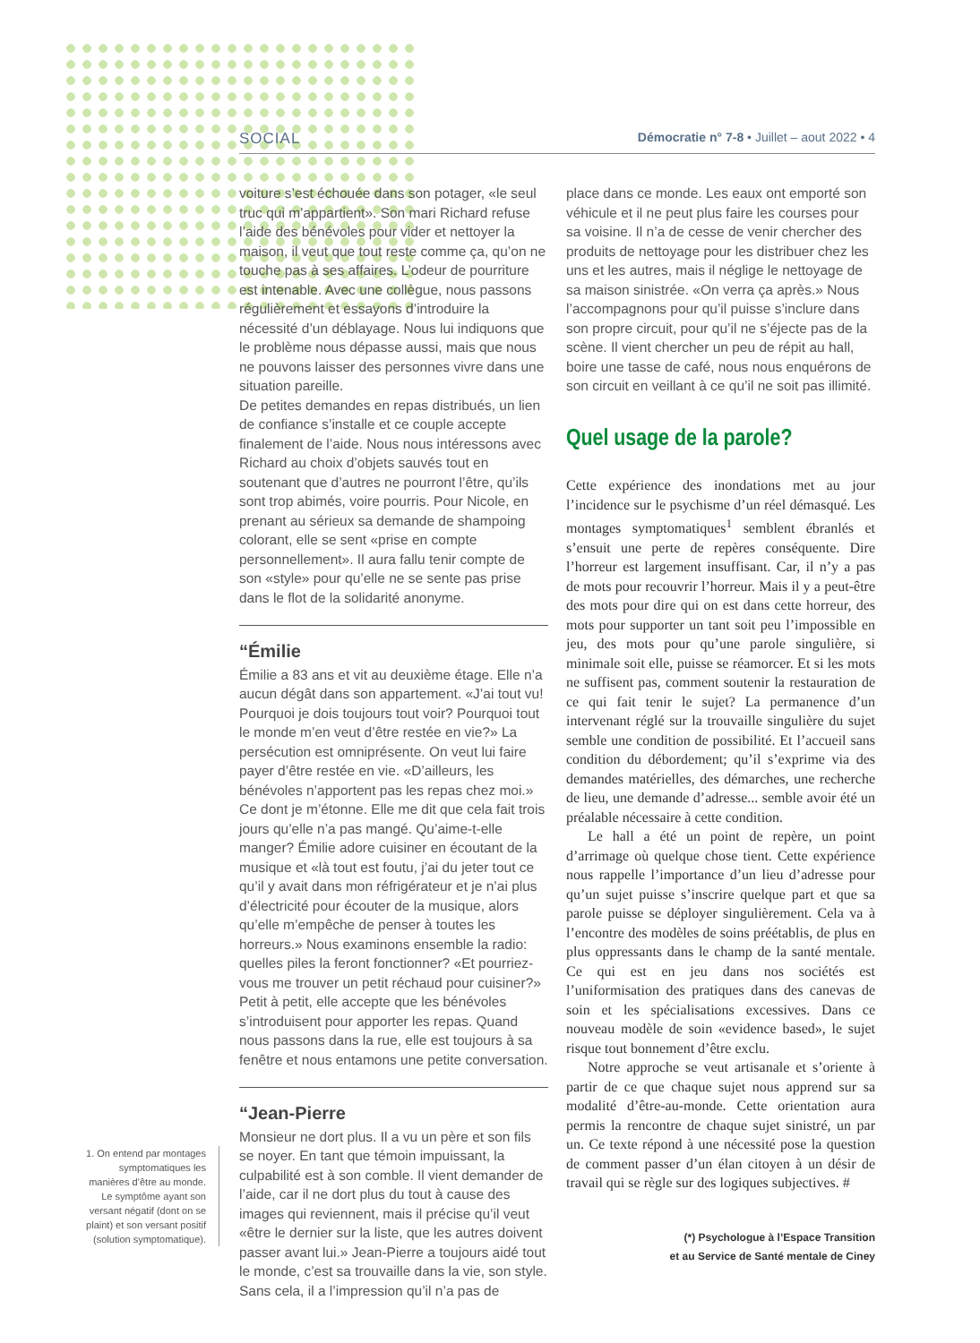SOCIAL Démocratie n° 7-8 • Juillet – aout 2022 • 4
voiture s’est échouée dans son potager, «le seul truc qui m’appartient». Son mari Richard refuse l’aide des bénévoles pour vider et nettoyer la maison, il veut que tout reste comme ça, qu’on ne touche pas à ses affaires. L’odeur de pourriture est intenable. Avec une collègue, nous passons régulièrement et essayons d’introduire la nécessité d’un déblayage. Nous lui indiquons que le problème nous dépasse aussi, mais que nous ne pouvons laisser des personnes vivre dans une situation pareille.
De petites demandes en repas distribués, un lien de confiance s’installe et ce couple accepte finalement de l’aide. Nous nous intéressons avec Richard au choix d’objets sauvés tout en soutenant que d’autres ne pourront l’être, qu’ils sont trop abimés, voire pourris. Pour Nicole, en prenant au sérieux sa demande de shampoing colorant, elle se sent «prise en compte personnellement». Il aura fallu tenir compte de son «style» pour qu’elle ne se sente pas prise dans le flot de la solidarité anonyme.
“Émilie
Émilie a 83 ans et vit au deuxième étage. Elle n’a aucun dégât dans son appartement. «J’ai tout vu! Pourquoi je dois toujours tout voir? Pourquoi tout le monde m’en veut d’être restée en vie?» La persécution est omniprésente. On veut lui faire payer d’être restée en vie. «D’ailleurs, les bénévoles n’apportent pas les repas chez moi.» Ce dont je m’étonne. Elle me dit que cela fait trois jours qu’elle n’a pas mangé. Qu’aime-t-elle manger? Émilie adore cuisiner en écoutant de la musique et «là tout est foutu, j’ai du jeter tout ce qu’il y avait dans mon réfrigérateur et je n’ai plus d’électricité pour écouter de la musique, alors qu’elle m’empêche de penser à toutes les horreurs.» Nous examinons ensemble la radio: quelles piles la feront fonctionner? «Et pourriez-vous me trouver un petit réchaud pour cuisiner?» Petit à petit, elle accepte que les bénévoles s’introduisent pour apporter les repas. Quand nous passons dans la rue, elle est toujours à sa fenêtre et nous entamons une petite conversation.
“Jean-Pierre
Monsieur ne dort plus. Il a vu un père et son fils se noyer. En tant que témoin impuissant, la culpabilité est à son comble. Il vient demander de l’aide, car il ne dort plus du tout à cause des images qui reviennent, mais il précise qu’il veut «être le dernier sur la liste, que les autres doivent passer avant lui.» Jean-Pierre a toujours aidé tout le monde, c’est sa trouvaille dans la vie, son style. Sans cela, il a l’impression qu’il n’a pas de
place dans ce monde. Les eaux ont emporté son véhicule et il ne peut plus faire les courses pour sa voisine. Il n’a de cesse de venir chercher des produits de nettoyage pour les distribuer chez les uns et les autres, mais il néglige le nettoyage de sa maison sinistrée. «On verra ça après.» Nous l’accompagnons pour qu’il puisse s’inclure dans son propre circuit, pour qu’il ne s’éjecte pas de la scène. Il vient chercher un peu de répit au hall, boire une tasse de café, nous nous enquérons de son circuit en veillant à ce qu’il ne soit pas illimité.
Quel usage de la parole?
Cette expérience des inondations met au jour l’incidence sur le psychisme d’un réel démasqué. Les montages symptomatiques<sup>1</sup> semblent ébranlés et s’ensuit une perte de repères conséquente. Dire l’horreur est largement insuffisant. Car, il n’y a pas de mots pour recouvrir l’horreur. Mais il y a peut-être des mots pour dire qui on est dans cette horreur, des mots pour supporter un tant soit peu l’impossible en jeu, des mots pour qu’une parole singulière, si minimale soit elle, puisse se réamorcer. Et si les mots ne suffisent pas, comment soutenir la restauration de ce qui fait tenir le sujet? La permanence d’un intervenant réglé sur la trouvaille singulière du sujet semble une condition de possibilité. Et l’accueil sans condition du débordement; qu’il s’exprime via des demandes matérielles, des démarches, une recherche de lieu, une demande d’adresse... semble avoir été un préalable nécessaire à cette condition.
Le hall a été un point de repère, un point d’arrimage où quelque chose tient. Cette expérience nous rappelle l’importance d’un lieu d’adresse pour qu’un sujet puisse s’inscrire quelque part et que sa parole puisse se déployer singulièrement. Cela va à l’encontre des modèles de soins préétablis, de plus en plus oppressants dans le champ de la santé mentale. Ce qui est en jeu dans nos sociétés est l’uniformisation des pratiques dans des canevas de soin et les spécialisations excessives. Dans ce nouveau modèle de soin «evidence based», le sujet risque tout bonnement d’être exclu.
Notre approche se veut artisanale et s’oriente à partir de ce que chaque sujet nous apprend sur sa modalité d’être-au-monde. Cette orientation aura permis la rencontre de chaque sujet sinistré, un par un. Ce texte répond à une nécessité pose la question de comment passer d’un élan citoyen à un désir de travail qui se règle sur des logiques subjectives. #
(*) Psychologue à l’Espace Transition
et au Service de Santé mentale de Ciney
1. On entend par montages symptomatiques les manières d’être au monde. Le symptôme ayant son versant négatif (dont on se plaint) et son versant positif (solution symptomatique).